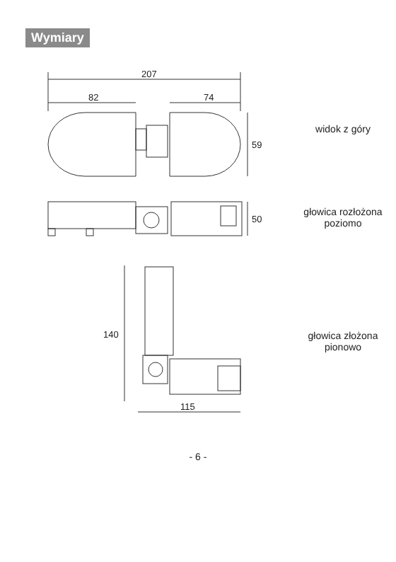Wymiary
207
82
74
59
widok z góry
50
głowica rozłożona poziomo
140
115
głowica złożona pionowo
- 6 -